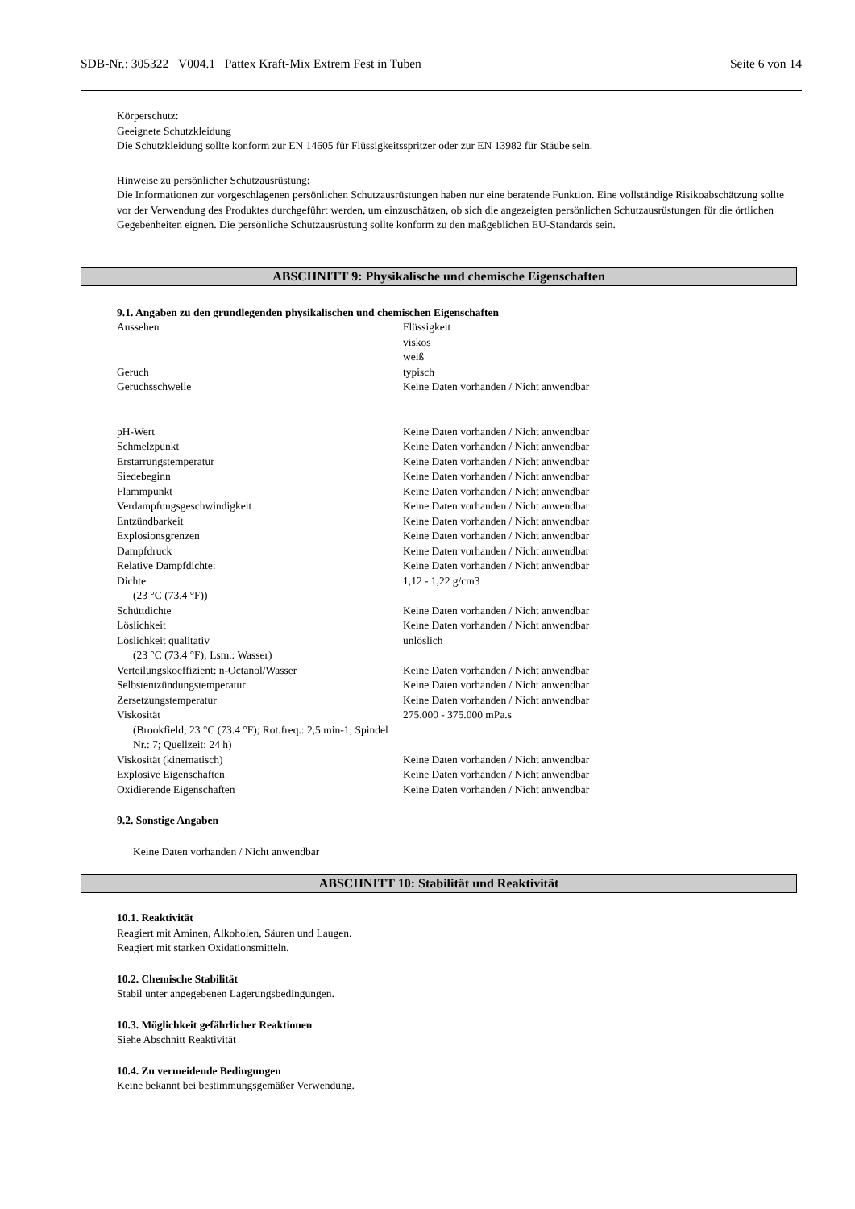SDB-Nr.: 305322 V004.1 Pattex Kraft-Mix Extrem Fest in Tuben Seite 6 von 14
Körperschutz:
Geeignete Schutzkleidung
Die Schutzkleidung sollte konform zur EN 14605 für Flüssigkeitsspritzer oder zur EN 13982 für Stäube sein.
Hinweise zu persönlicher Schutzausrüstung:
Die Informationen zur vorgeschlagenen persönlichen Schutzausrüstungen haben nur eine beratende Funktion. Eine vollständige Risikoabschätzung sollte vor der Verwendung des Produktes durchgeführt werden, um einzuschätzen, ob sich die angezeigten persönlichen Schutzausrüstungen für die örtlichen Gegebenheiten eignen. Die persönliche Schutzausrüstung sollte konform zu den maßgeblichen EU-Standards sein.
ABSCHNITT 9: Physikalische und chemische Eigenschaften
9.1. Angaben zu den grundlegenden physikalischen und chemischen Eigenschaften
| Aussehen | Flüssigkeit viskos weiß |
| Geruch | typisch |
| Geruchsschwelle | Keine Daten vorhanden / Nicht anwendbar |
| pH-Wert | Keine Daten vorhanden / Nicht anwendbar |
| Schmelzpunkt | Keine Daten vorhanden / Nicht anwendbar |
| Erstarrungstemperatur | Keine Daten vorhanden / Nicht anwendbar |
| Siedebeginn | Keine Daten vorhanden / Nicht anwendbar |
| Flammpunkt | Keine Daten vorhanden / Nicht anwendbar |
| Verdampfungsgeschwindigkeit | Keine Daten vorhanden / Nicht anwendbar |
| Entzündbarkeit | Keine Daten vorhanden / Nicht anwendbar |
| Explosionsgrenzen | Keine Daten vorhanden / Nicht anwendbar |
| Dampfdruck | Keine Daten vorhanden / Nicht anwendbar |
| Relative Dampfdichte: | Keine Daten vorhanden / Nicht anwendbar |
| Dichte (23 °C (73.4 °F)) | 1,12 - 1,22 g/cm3 |
| Schüttdichte | Keine Daten vorhanden / Nicht anwendbar |
| Löslichkeit | Keine Daten vorhanden / Nicht anwendbar |
| Löslichkeit qualitativ (23 °C (73.4 °F); Lsm.: Wasser) | unlöslich |
| Verteilungskoeffizient: n-Octanol/Wasser | Keine Daten vorhanden / Nicht anwendbar |
| Selbstentzündungstemperatur | Keine Daten vorhanden / Nicht anwendbar |
| Zersetzungstemperatur | Keine Daten vorhanden / Nicht anwendbar |
| Viskosität (Brookfield; 23 °C (73.4 °F); Rot.freq.: 2,5 min-1; Spindel Nr.: 7; Quellzeit: 24 h) | 275.000 - 375.000 mPa.s |
| Viskosität (kinematisch) | Keine Daten vorhanden / Nicht anwendbar |
| Explosive Eigenschaften | Keine Daten vorhanden / Nicht anwendbar |
| Oxidierende Eigenschaften | Keine Daten vorhanden / Nicht anwendbar |
9.2. Sonstige Angaben
Keine Daten vorhanden / Nicht anwendbar
ABSCHNITT 10: Stabilität und Reaktivität
10.1. Reaktivität
Reagiert mit Aminen, Alkoholen, Säuren und Laugen.
Reagiert mit starken Oxidationsmitteln.
10.2. Chemische Stabilität
Stabil unter angegebenen Lagerungsbedingungen.
10.3. Möglichkeit gefährlicher Reaktionen
Siehe Abschnitt Reaktivität
10.4. Zu vermeidende Bedingungen
Keine bekannt bei bestimmungsgemäßer Verwendung.